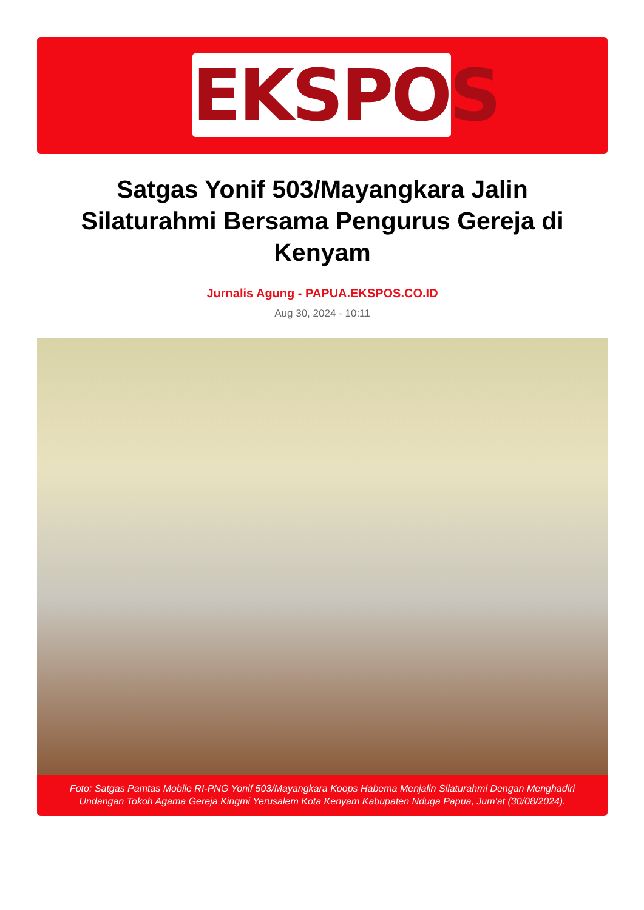EKSPOS
Satgas Yonif 503/Mayangkara Jalin Silaturahmi Bersama Pengurus Gereja di Kenyam
Jurnalis Agung - PAPUA.EKSPOS.CO.ID
Aug 30, 2024 - 10:11
Foto: Satgas Pamtas Mobile RI-PNG Yonif 503/Mayangkara Koops Habema Menjalin Silaturahmi Dengan Menghadiri Undangan Tokoh Agama Gereja Kingmi Yerusalem Kota Kenyam Kabupaten Nduga Papua, Jum'at (30/08/2024).